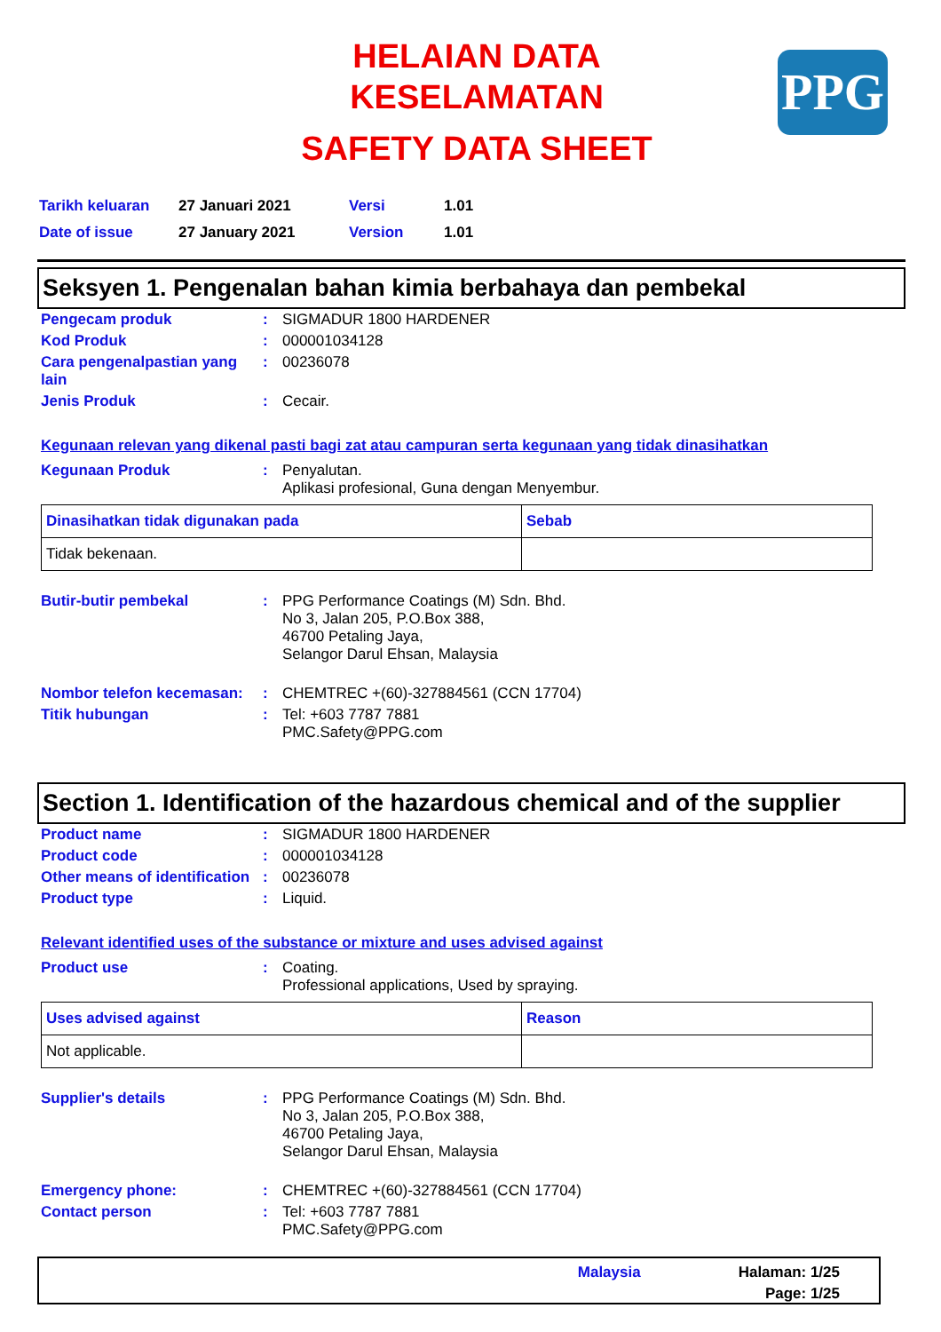PPG
HELAIAN DATA
KESELAMATAN
SAFETY DATA SHEET
| Tarikh keluaran | 27 Januari 2021 | Versi | 1.01 |
| Date of issue | 27 January 2021 | Version | 1.01 |
Seksyen 1. Pengenalan bahan kimia berbahaya dan pembekal
| Pengecam produk | : | SIGMADUR 1800 HARDENER |
| Kod Produk | : | 000001034128 |
| Cara pengenalpastian yang lain | : | 00236078 |
| Jenis Produk | : | Cecair. |
Kegunaan relevan yang dikenal pasti bagi zat atau campuran serta kegunaan yang tidak dinasihatkan
| Kegunaan Produk | : | Penyalutan. Aplikasi profesional, Guna dengan Menyembur. |
| Dinasihatkan tidak digunakan pada | Sebab |
| --- | --- |
| Tidak bekenaan. | |
| Butir-butir pembekal | : | PPG Performance Coatings (M) Sdn. Bhd. No 3, Jalan 205, P.O.Box 388, 46700 Petaling Jaya, Selangor Darul Ehsan, Malaysia |
| Nombor telefon kecemasan: | : | CHEMTREC +(60)-327884561 (CCN 17704) |
| Titik hubungan | : | Tel: +603 7787 7881 PMC.Safety@PPG.com |
Section 1. Identification of the hazardous chemical and of the supplier
| Product name | : | SIGMADUR 1800 HARDENER |
| Product code | : | 000001034128 |
| Other means of identification | : | 00236078 |
| Product type | : | Liquid. |
Relevant identified uses of the substance or mixture and uses advised against
| Product use | : | Coating. Professional applications, Used by spraying. |
| Uses advised against | Reason |
| --- | --- |
| Not applicable. | |
| Supplier's details | : | PPG Performance Coatings (M) Sdn. Bhd. No 3, Jalan 205, P.O.Box 388, 46700 Petaling Jaya, Selangor Darul Ehsan, Malaysia |
| Emergency phone: | : | CHEMTREC +(60)-327884561 (CCN 17704) |
| Contact person | : | Tel: +603 7787 7881 PMC.Safety@PPG.com |
Malaysia
Halaman: 1/25
Page: 1/25